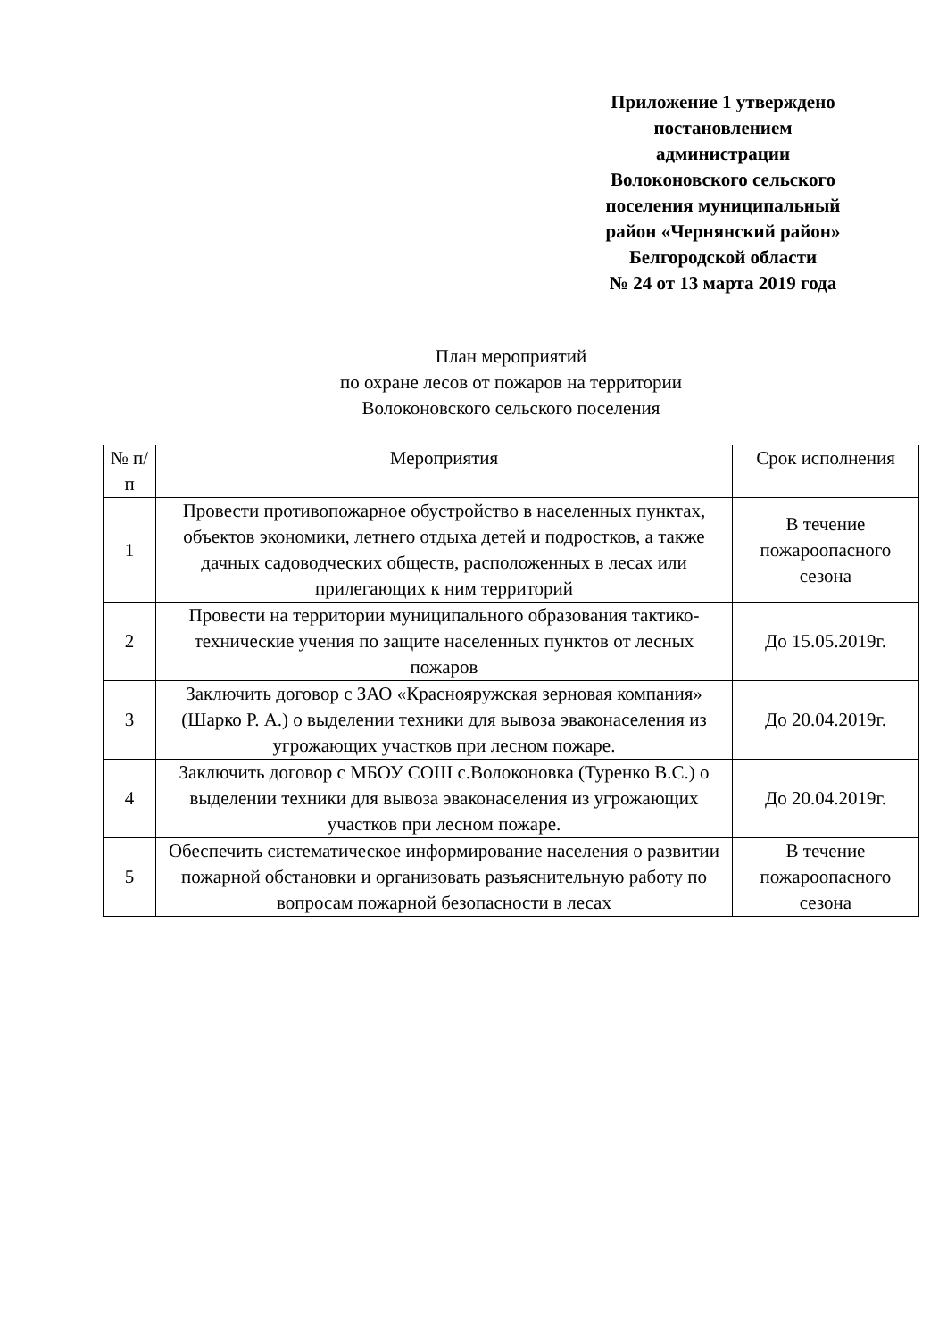Приложение 1 утверждено
постановлением
администрации
Волоконовского сельского
поселения муниципальный
район «Чернянский район»
Белгородской области
№ 24 от 13 марта 2019 года
План мероприятий
по охране лесов от пожаров на территории
Волоконовского сельского поселения
| № п/п | Мероприятия | Срок исполнения |
| --- | --- | --- |
| 1 | Провести противопожарное обустройство в населенных пунктах, объектов экономики, летнего отдыха детей и подростков, а также дачных садоводческих обществ, расположенных в лесах или прилегающих к ним территорий | В течение пожароопасного сезона |
| 2 | Провести на территории муниципального образования тактико-технические учения по защите населенных пунктов от лесных пожаров | До 15.05.2019г. |
| 3 | Заключить договор с ЗАО «Краснояружская зерновая компания» (Шарко Р. А.) о выделении техники для вывоза эваконаселения из угрожающих участков при лесном пожаре. | До 20.04.2019г. |
| 4 | Заключить договор с МБОУ СОШ с.Волоконовка (Туренко В.С.) о выделении техники для вывоза эваконаселения из угрожающих участков при лесном пожаре. | До 20.04.2019г. |
| 5 | Обеспечить систематическое информирование населения о развитии пожарной обстановки и организовать разъяснительную работу по вопросам пожарной безопасности в лесах | В течение пожароопасного сезона |